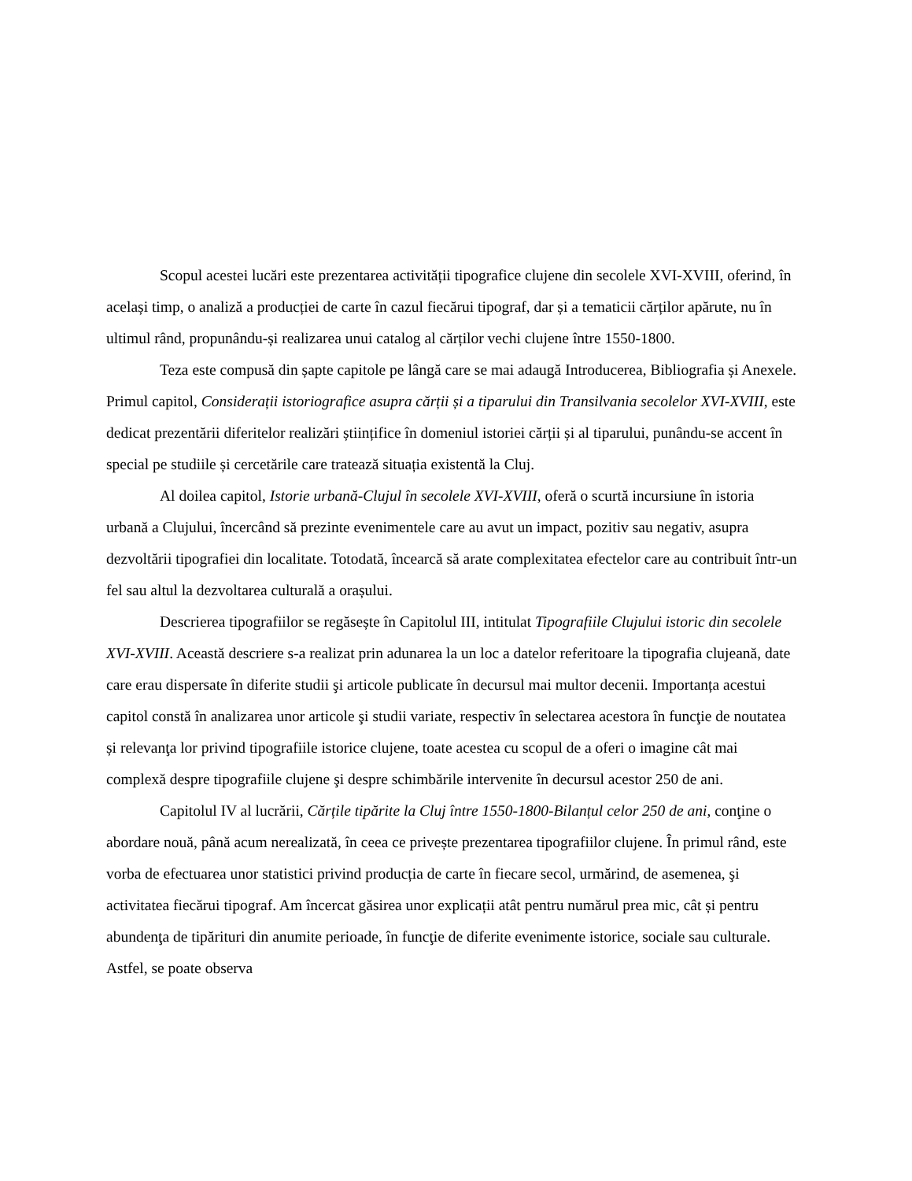Scopul acestei lucări este prezentarea activității tipografice clujene din secolele XVI-XVIII, oferind, în același timp, o analiză a producției de carte în cazul fiecărui tipograf, dar și a tematicii cărților apărute, nu în ultimul rând, propunându-și realizarea unui catalog al cărților vechi clujene între 1550-1800.
Teza este compusă din șapte capitole pe lângă care se mai adaugă Introducerea, Bibliografia și Anexele. Primul capitol, Considerații istoriografice asupra cărții și a tiparului din Transilvania secolelor XVI-XVIII, este dedicat prezentării diferitelor realizări științifice în domeniul istoriei cărții și al tiparului, punându-se accent în special pe studiile și cercetările care tratează situația existentă la Cluj.
Al doilea capitol, Istorie urbană-Clujul în secolele XVI-XVIII, oferă o scurtă incursiune în istoria urbană a Clujului, încercând să prezinte evenimentele care au avut un impact, pozitiv sau negativ, asupra dezvoltării tipografiei din localitate. Totodată, încearcă să arate complexitatea efectelor care au contribuit într-un fel sau altul la dezvoltarea culturală a orașului.
Descrierea tipografiilor se regăsește în Capitolul III, intitulat Tipografiile Clujului istoric din secolele XVI-XVIII. Această descriere s-a realizat prin adunarea la un loc a datelor referitoare la tipografia clujeană, date care erau dispersate în diferite studii şi articole publicate în decursul mai multor decenii. Importanța acestui capitol constă în analizarea unor articole şi studii variate, respectiv în selectarea acestora în funcţie de noutatea și relevanţa lor privind tipografiile istorice clujene, toate acestea cu scopul de a oferi o imagine cât mai complexă despre tipografiile clujene şi despre schimbările intervenite în decursul acestor 250 de ani.
Capitolul IV al lucrării, Cărțile tipărite la Cluj între 1550-1800-Bilanțul celor 250 de ani, conţine o abordare nouă, până acum nerealizată, în ceea ce privește prezentarea tipografiilor clujene. În primul rând, este vorba de efectuarea unor statistici privind producția de carte în fiecare secol, urmărind, de asemenea, şi activitatea fiecărui tipograf. Am încercat găsirea unor explicații atât pentru numărul prea mic, cât și pentru abundenţa de tipărituri din anumite perioade, în funcţie de diferite evenimente istorice, sociale sau culturale. Astfel, se poate observa